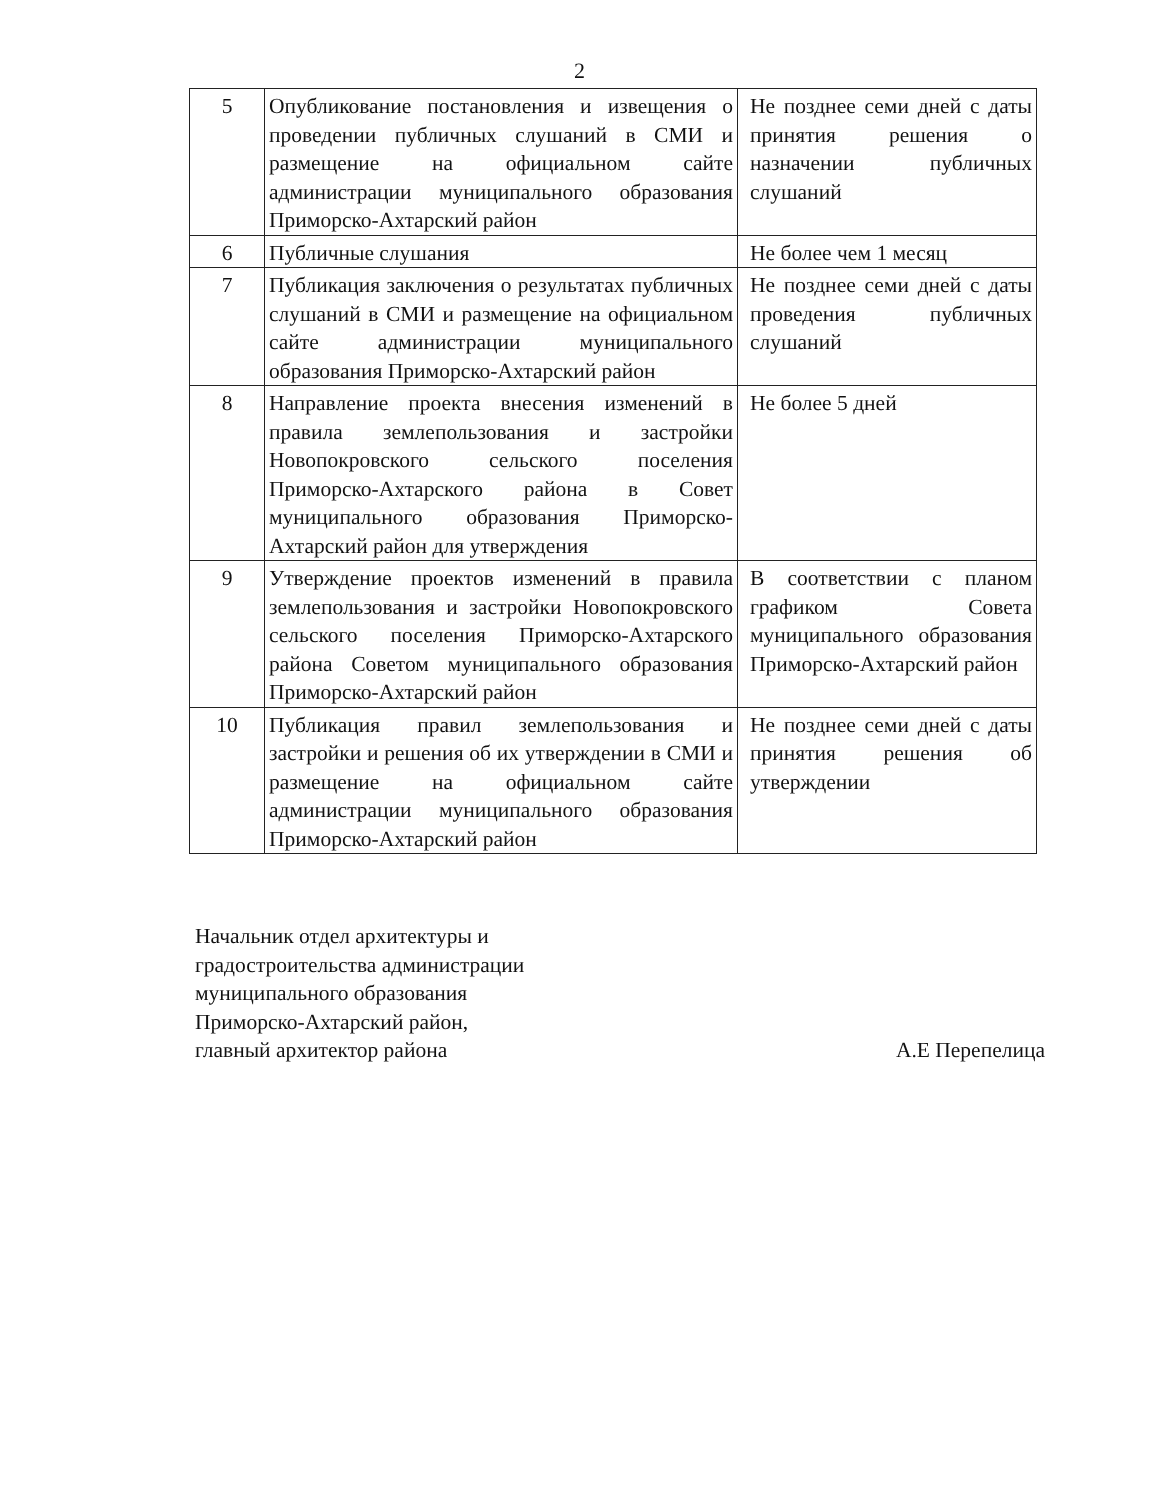2
| 5 | Опубликование постановления и извещения о проведении публичных слушаний в СМИ и размещение на официальном сайте администрации муниципального образования Приморско-Ахтарский район | Не позднее семи дней с даты принятия решения о назначении публичных слушаний |
| 6 | Публичные слушания | Не более чем 1 месяц |
| 7 | Публикация заключения о результатах публичных слушаний в СМИ и размещение на официальном сайте администрации муниципального образования Приморско-Ахтарский район | Не позднее семи дней с даты проведения публичных слушаний |
| 8 | Направление проекта внесения изменений в правила землепользования и застройки Новопокровского сельского поселения Приморско-Ахтарского района в Совет муниципального образования Приморско-Ахтарский район для утверждения | Не более 5 дней |
| 9 | Утверждение проектов изменений в правила землепользования и застройки Новопокровского сельского поселения Приморско-Ахтарского района Советом муниципального образования Приморско-Ахтарский район | В соответствии с планом графиком Совета муниципального образования Приморско-Ахтарский район |
| 10 | Публикация правил землепользования и застройки и решения об их утверждении в СМИ и размещение на официальном сайте администрации муниципального образования Приморско-Ахтарский район | Не позднее семи дней с даты принятия решения об утверждении |
Начальник отдел архитектуры и
градостроительства администрации
муниципального образования
Приморско-Ахтарский район,
главный архитектор района
А.Е Перепелица